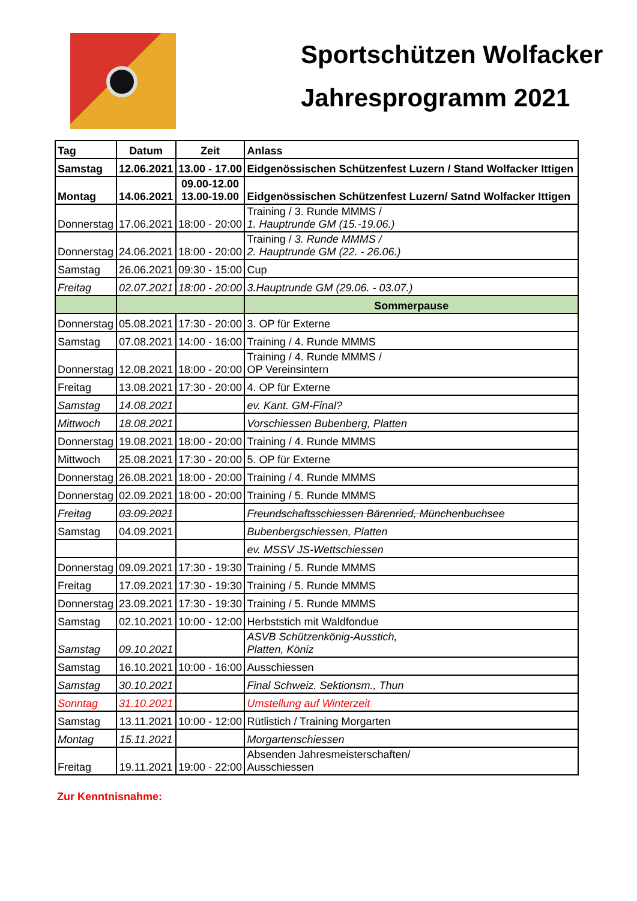Sportschützen Wolfacker
Jahresprogramm 2021
| Tag | Datum | Zeit | Anlass |
| --- | --- | --- | --- |
| Samstag | 12.06.2021 | 13.00 - 17.00 | Eidgenössischen Schützenfest Luzern / Stand Wolfacker Ittigen |
| Montag | 14.06.2021 | 09.00-12.00 13.00-19.00 | Eidgenössischen Schützenfest Luzern/ Satnd Wolfacker Ittigen |
| Donnerstag | 17.06.2021 | 18:00 - 20:00 | Training / 3. Runde MMMS / 1. Hauptrunde GM (15.-19.06.) |
| Donnerstag | 24.06.2021 | 18:00 - 20:00 | Training / 3. Runde MMMS / 2. Hauptrunde GM (22. - 26.06.) |
| Samstag | 26.06.2021 | 09:30 - 15:00 | Cup |
| Freitag | 02.07.2021 | 18:00 - 20:00 | 3.Hauptrunde GM (29.06. - 03.07.) |
| | | | Sommerpause |
| Donnerstag | 05.08.2021 | 17:30 - 20:00 | 3. OP für Externe |
| Samstag | 07.08.2021 | 14:00 - 16:00 | Training / 4. Runde MMMS |
| Donnerstag | 12.08.2021 | 18:00 - 20:00 | Training / 4. Runde MMMS / OP Vereinsintern |
| Freitag | 13.08.2021 | 17:30 - 20:00 | 4. OP für Externe |
| Samstag | 14.08.2021 | | ev. Kant. GM-Final? |
| Mittwoch | 18.08.2021 | | Vorschiessen Bubenberg, Platten |
| Donnerstag | 19.08.2021 | 18:00 - 20:00 | Training / 4. Runde MMMS |
| Mittwoch | 25.08.2021 | 17:30 - 20:00 | 5. OP für Externe |
| Donnerstag | 26.08.2021 | 18:00 - 20:00 | Training / 4. Runde MMMS |
| Donnerstag | 02.09.2021 | 18:00 - 20:00 | Training / 5. Runde MMMS |
| Freitag | 03.09.2021 | | Freundschaftsschiessen Bärenried, Münchenbuchsee |
| Samstag | 04.09.2021 | | Bubenbergschiessen, Platten |
| | | | ev. MSSV JS-Wettschiessen |
| Donnerstag | 09.09.2021 | 17:30 - 19:30 | Training / 5. Runde MMMS |
| Freitag | 17.09.2021 | 17:30 - 19:30 | Training / 5. Runde MMMS |
| Donnerstag | 23.09.2021 | 17:30 - 19:30 | Training / 5. Runde MMMS |
| Samstag | 02.10.2021 | 10:00 - 12:00 | Herbststich mit Waldfondue |
| Samstag | 09.10.2021 | | ASVB Schützenkönig-Ausstich, Platten, Köniz |
| Samstag | 16.10.2021 | 10:00 - 16:00 | Ausschiessen |
| Samstag | 30.10.2021 | | Final Schweiz. Sektionsm., Thun |
| Sonntag | 31.10.2021 | | Umstellung auf Winterzeit |
| Samstag | 13.11.2021 | 10:00 - 12:00 | Rütlistich / Training Morgarten |
| Montag | 15.11.2021 | | Morgartenschiessen |
| Freitag | 19.11.2021 | 19:00 - 22:00 | Absenden Jahresmeisterschaften/ Ausschiessen |
Zur Kenntnisnahme: